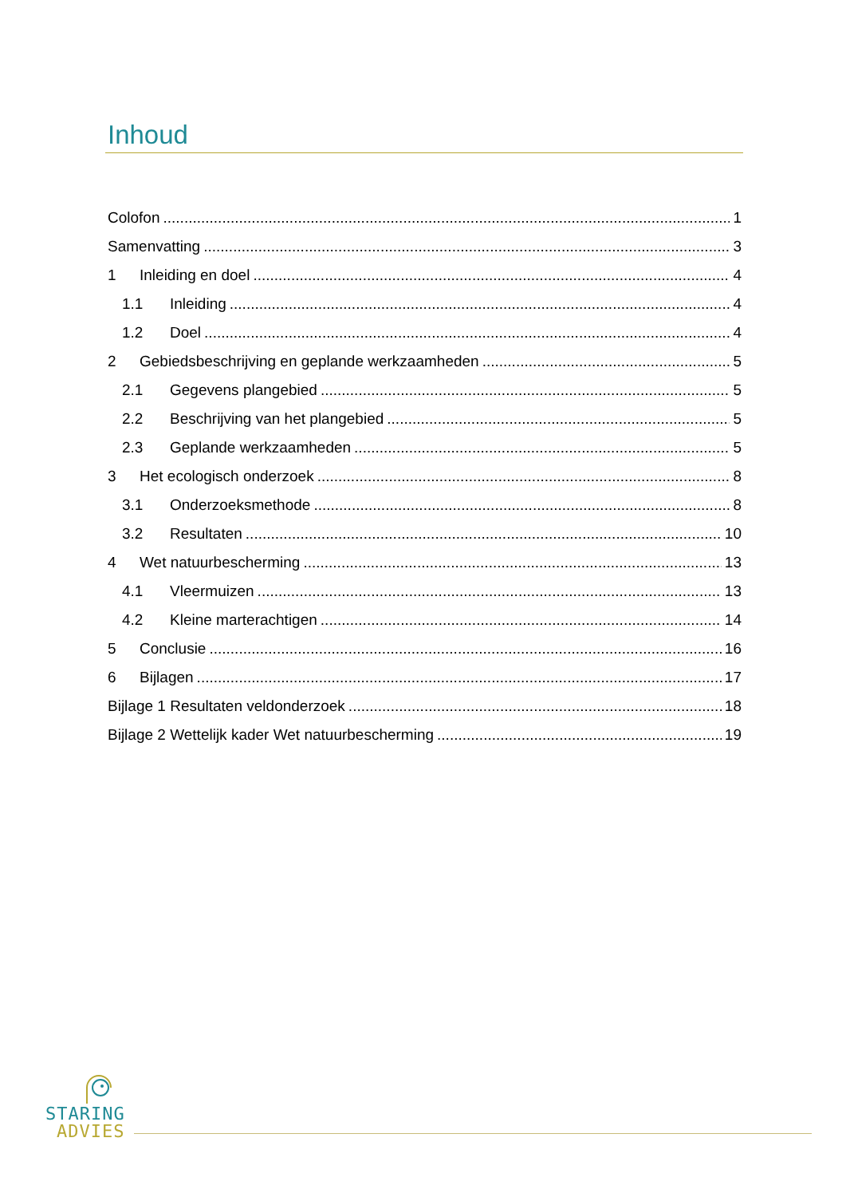Inhoud
Colofon 1
Samenvatting 3
1 Inleiding en doel 4
1.1 Inleiding 4
1.2 Doel 4
2 Gebiedsbeschrijving en geplande werkzaamheden 5
2.1 Gegevens plangebied 5
2.2 Beschrijving van het plangebied 5
2.3 Geplande werkzaamheden 5
3 Het ecologisch onderzoek 8
3.1 Onderzoeksmethode 8
3.2 Resultaten 10
4 Wet natuurbescherming 13
4.1 Vleermuizen 13
4.2 Kleine marterachtigen 14
5 Conclusie 16
6 Bijlagen 17
Bijlage 1 Resultaten veldonderzoek 18
Bijlage 2 Wettelijk kader Wet natuurbescherming 19
STARING
ADVIES